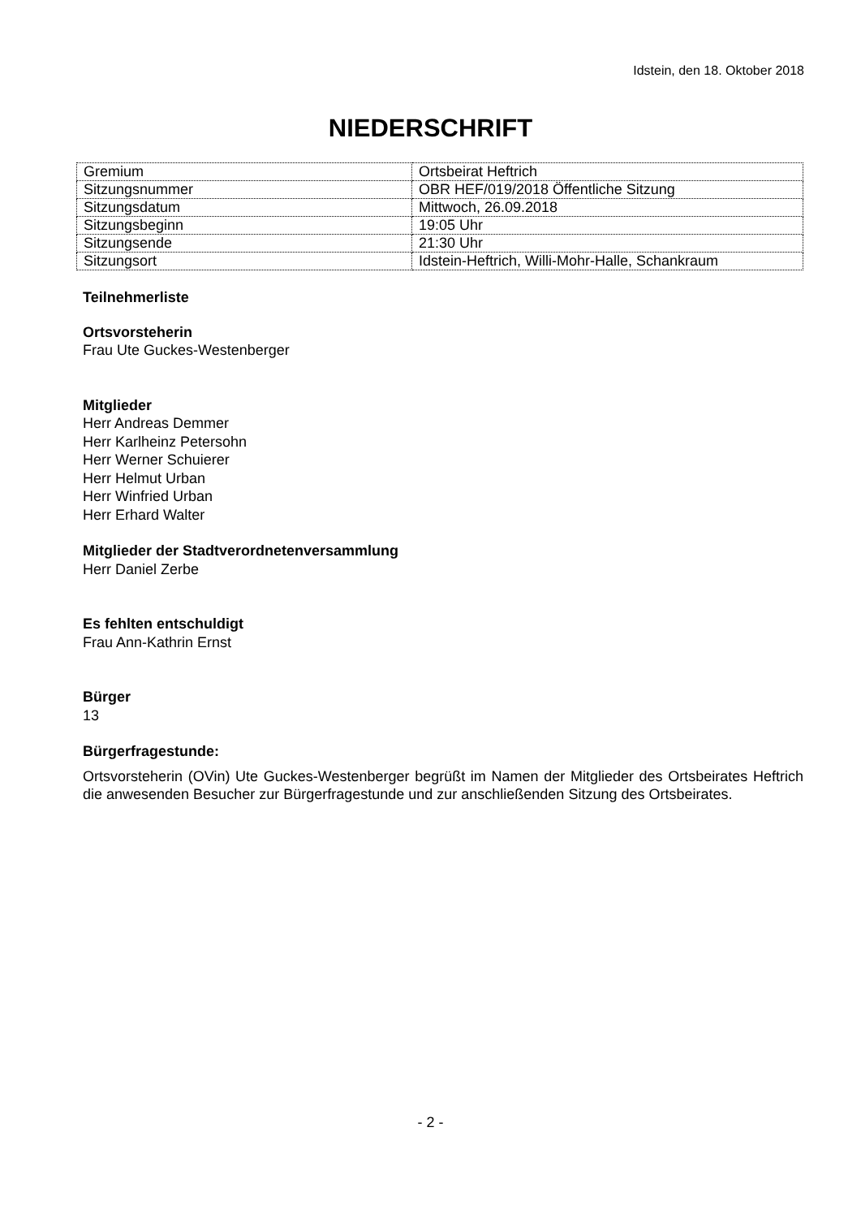Idstein, den 18. Oktober 2018
NIEDERSCHRIFT
| Gremium | Ortsbeirat Heftrich |
| Sitzungsnummer | OBR HEF/019/2018 Öffentliche Sitzung |
| Sitzungsdatum | Mittwoch, 26.09.2018 |
| Sitzungsbeginn | 19:05 Uhr |
| Sitzungsende | 21:30 Uhr |
| Sitzungsort | Idstein-Heftrich, Willi-Mohr-Halle, Schankraum |
Teilnehmerliste
Ortsvorsteherin
Frau Ute Guckes-Westenberger
Mitglieder
Herr Andreas Demmer
Herr Karlheinz Petersohn
Herr Werner Schuierer
Herr Helmut Urban
Herr Winfried Urban
Herr Erhard Walter
Mitglieder der Stadtverordnetenversammlung
Herr Daniel Zerbe
Es fehlten entschuldigt
Frau Ann-Kathrin Ernst
Bürger
13
Bürgerfragestunde:
Ortsvorsteherin (OVin) Ute Guckes-Westenberger begrüßt im Namen der Mitglieder des Ortsbeirates Heftrich die anwesenden Besucher zur Bürgerfragestunde und zur anschließenden Sitzung des Ortsbeirates.
- 2 -